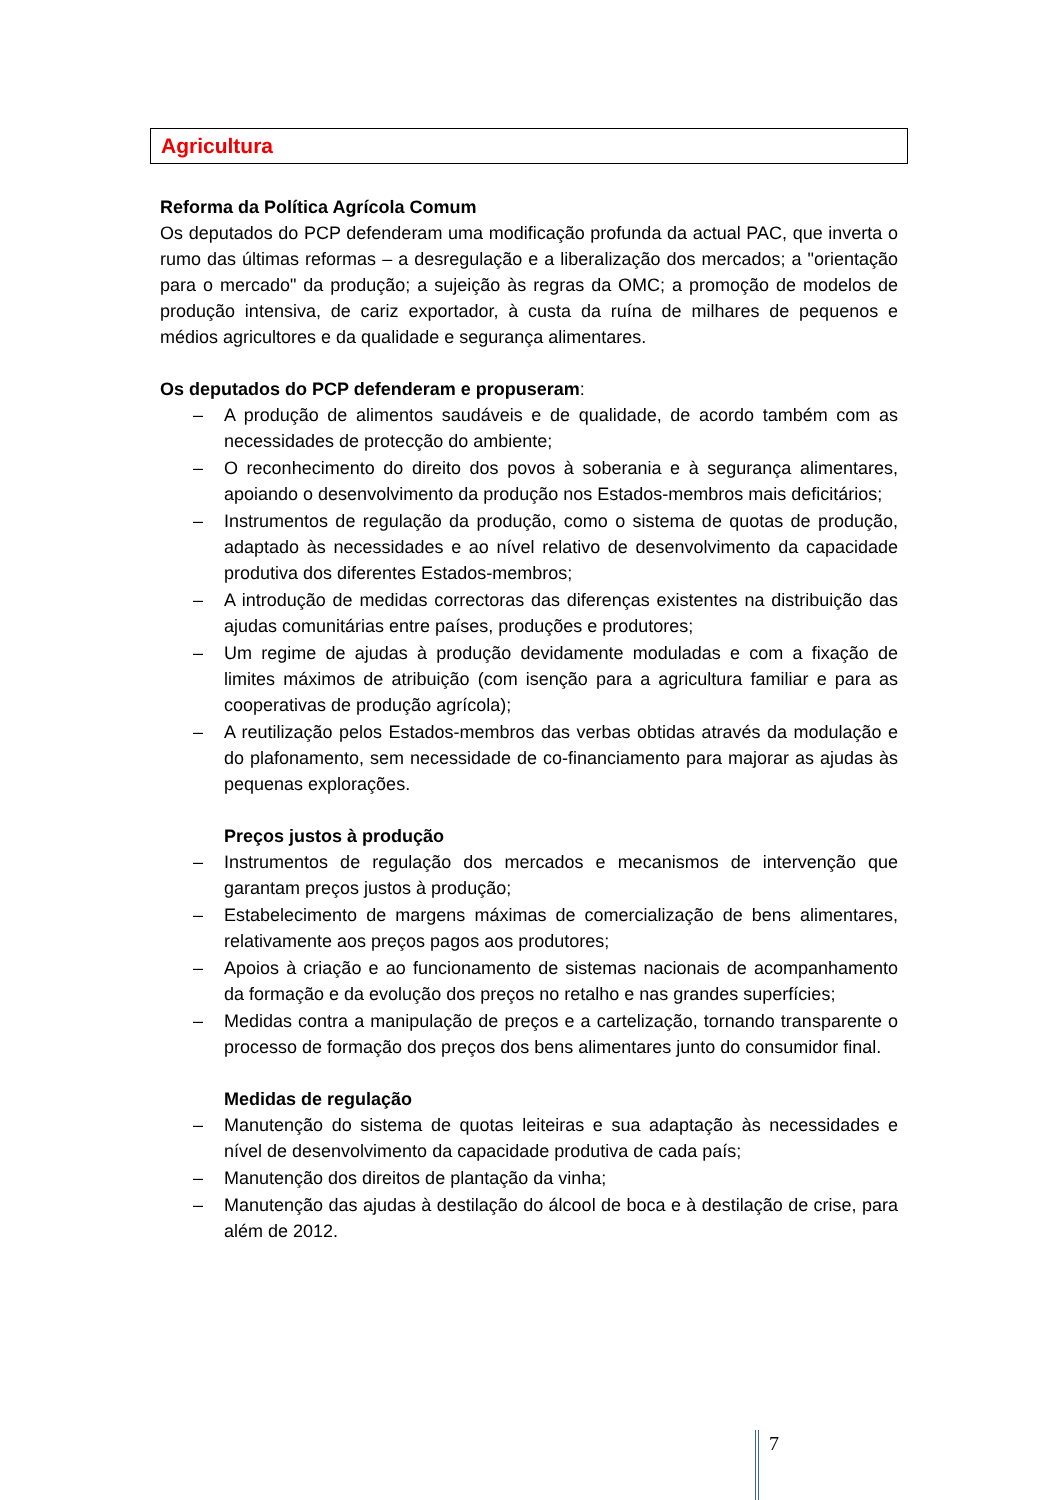Agricultura
Reforma da Política Agrícola Comum
Os deputados do PCP defenderam uma modificação profunda da actual PAC, que inverta o rumo das últimas reformas – a desregulação e a liberalização dos mercados; a "orientação para o mercado" da produção; a sujeição às regras da OMC; a promoção de modelos de produção intensiva, de cariz exportador, à custa da ruína de milhares de pequenos e médios agricultores e da qualidade e segurança alimentares.
Os deputados do PCP defenderam e propuseram:
– A produção de alimentos saudáveis e de qualidade, de acordo também com as necessidades de protecção do ambiente;
– O reconhecimento do direito dos povos à soberania e à segurança alimentares, apoiando o desenvolvimento da produção nos Estados-membros mais deficitários;
– Instrumentos de regulação da produção, como o sistema de quotas de produção, adaptado às necessidades e ao nível relativo de desenvolvimento da capacidade produtiva dos diferentes Estados-membros;
– A introdução de medidas correctoras das diferenças existentes na distribuição das ajudas comunitárias entre países, produções e produtores;
– Um regime de ajudas à produção devidamente moduladas e com a fixação de limites máximos de atribuição (com isenção para a agricultura familiar e para as cooperativas de produção agrícola);
– A reutilização pelos Estados-membros das verbas obtidas através da modulação e do plafonamento, sem necessidade de co-financiamento para majorar as ajudas às pequenas explorações.
Preços justos à produção
– Instrumentos de regulação dos mercados e mecanismos de intervenção que garantam preços justos à produção;
– Estabelecimento de margens máximas de comercialização de bens alimentares, relativamente aos preços pagos aos produtores;
– Apoios à criação e ao funcionamento de sistemas nacionais de acompanhamento da formação e da evolução dos preços no retalho e nas grandes superfícies;
– Medidas contra a manipulação de preços e a cartelização, tornando transparente o processo de formação dos preços dos bens alimentares junto do consumidor final.
Medidas de regulação
– Manutenção do sistema de quotas leiteiras e sua adaptação às necessidades e nível de desenvolvimento da capacidade produtiva de cada país;
– Manutenção dos direitos de plantação da vinha;
– Manutenção das ajudas à destilação do álcool de boca e à destilação de crise, para além de 2012.
7